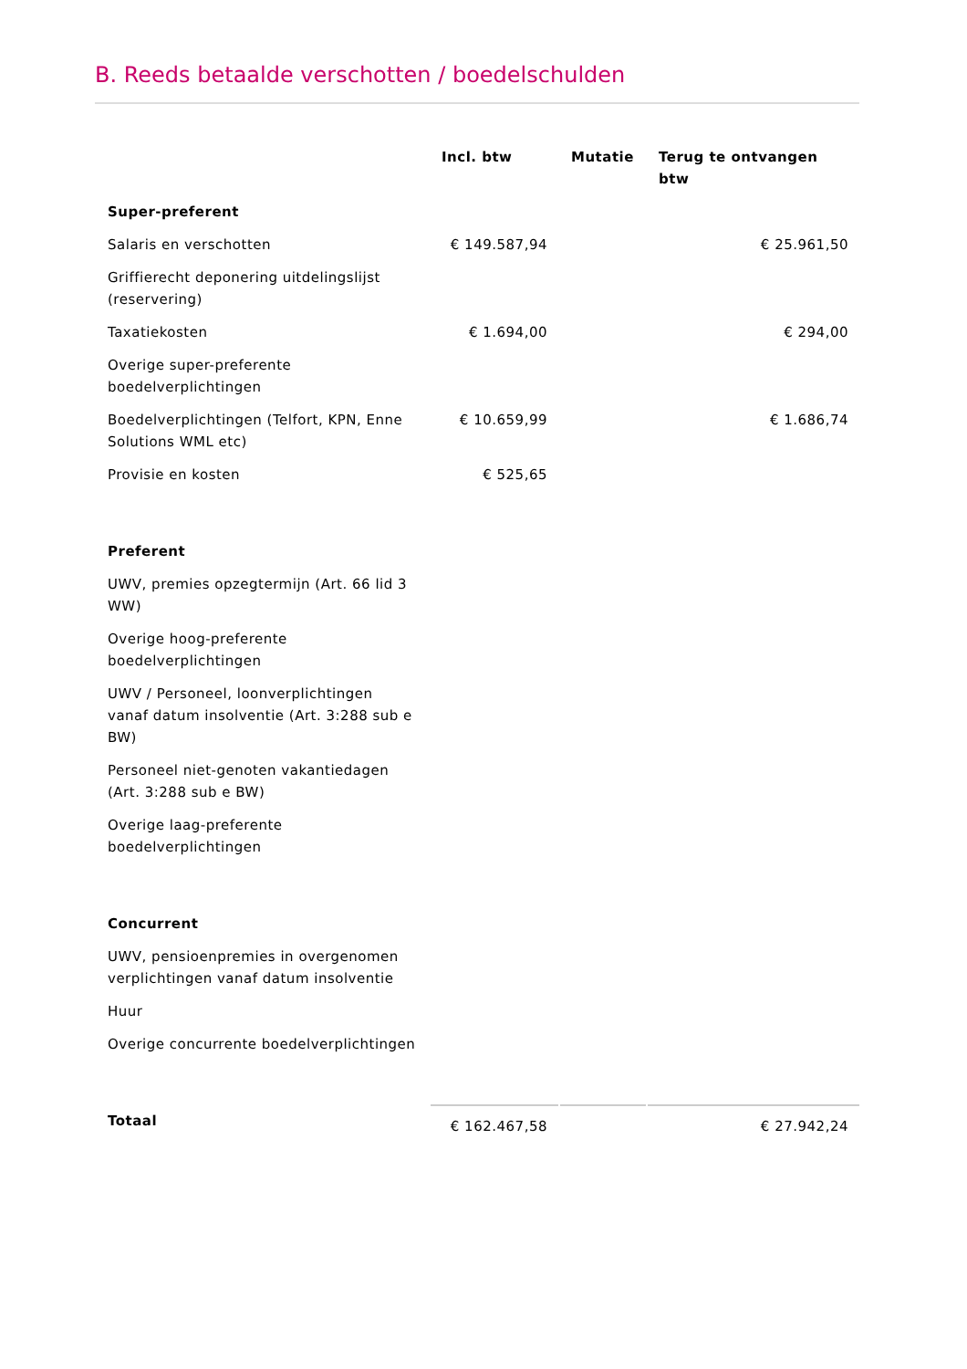B. Reeds betaalde verschotten / boedelschulden
| | Incl. btw | Mutatie | Terug te ontvangen btw |
| --- | --- | --- | --- |
| Super-preferent | | | |
| Salaris en verschotten | € 149.587,94 | | € 25.961,50 |
| Griffierecht deponering uitdelingslijst (reservering) | | | |
| Taxatiekosten | € 1.694,00 | | € 294,00 |
| Overige super-preferente boedelverplichtingen | | | |
| Boedelverplichtingen (Telfort, KPN, Enne Solutions WML etc) | € 10.659,99 | | € 1.686,74 |
| Provisie en kosten | € 525,65 | | |
| Preferent | | | |
| UWV, premies opzegtermijn (Art. 66 lid 3 WW) | | | |
| Overige hoog-preferente boedelverplichtingen | | | |
| UWV / Personeel, loonverplichtingen vanaf datum insolventie (Art. 3:288 sub e BW) | | | |
| Personeel niet-genoten vakantiedagen (Art. 3:288 sub e BW) | | | |
| Overige laag-preferente boedelverplichtingen | | | |
| Concurrent | | | |
| UWV, pensioenpremies in overgenomen verplichtingen vanaf datum insolventie | | | |
| Huur | | | |
| Overige concurrente boedelverplichtingen | | | |
| Totaal | € 162.467,58 | | € 27.942,24 |